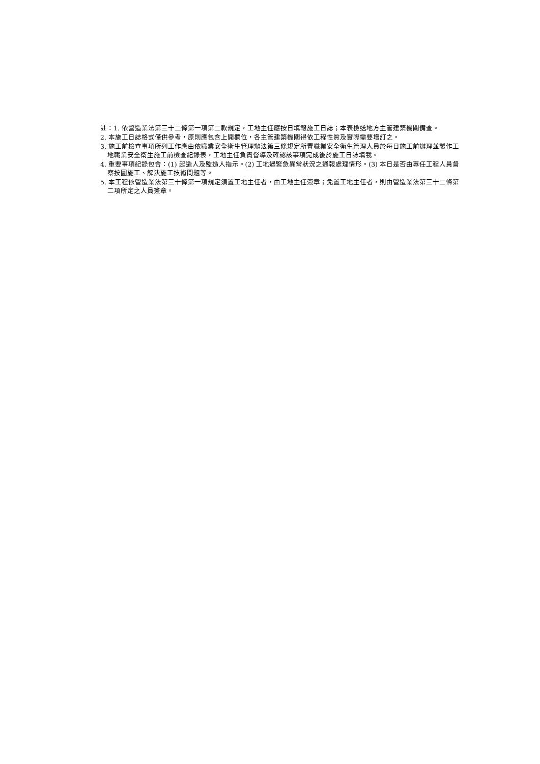註：1. 依營造業法第三十二條第一項第二款規定，工地主任應按日填報施工日誌；本表檢送地方主管建築機關備查。
2. 本施工日誌格式僅供參考，原則應包含上開欄位，各主管建築機關得依工程性質及實際需要增訂之。
3. 施工前檢查事項所列工作應由依職業安全衛生管理辦法第三條規定所置職業安全衛生管理人員於每日施工前辦理並製作工地職業安全衛生施工前檢查紀錄表，工地主任負責督導及確認該事項完成後於施工日誌填載。
4. 重要事項紀錄包含：(1) 起造人及監造人指示。(2) 工地遇緊急異常狀況之通報處理情形。(3) 本日是否由專任工程人員督察按圖施工、解決施工技術問題等。
5. 本工程依營造業法第三十條第一項規定須置工地主任者，由工地主任簽章；免置工地主任者，則由營造業法第三十二條第二項所定之人員簽章。